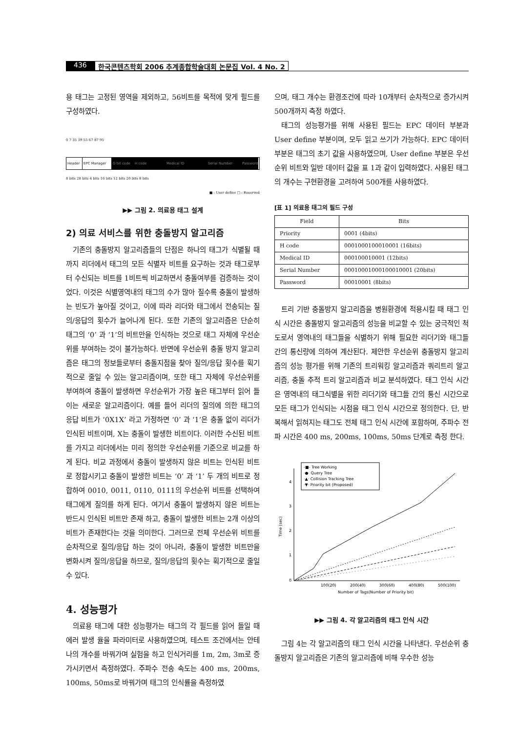436 한국콘텐츠학회 2006 추계종합학술대회 논문집 Vol. 4 No. 2
용 태그는 고정된 영역을 제외하고, 56비트를 목적에 맞게 필드를 구성하였다.
0 7 35 39 55 67 87 95
Header EPC Manager G bit code
H code Medical ID Serial Number Password
8 bits 28 bits 4 bits 16 bits 12 bits 20 bits 8 bits
■ : User define □ : Reserved
▶▶ 그림 2. 의료용 태그 설계
2) 의료 서비스를 위한 충돌방지 알고리즘
기존의 충돌방지 알고리즘들의 단점은 하나의 태그가 식별될 때 까지 리더에서 태그의 모든 식별자 비트를 요구하는 것과 태그로부터 수신되는 비트를 1비트씩 비교하면서 충돌여부를 검증하는 것이었다. 이것은 식별영역내의 태그의 수가 많아 질수록 충돌이 발생하는 빈도가 높아질 것이고, 이에 따라 리더와 태그에서 전송되는 질의/응답의 횟수가 늘어나게 된다. 또한 기존의 알고리즘은 단순히 태그의 ‘0’ 과 ‘1’의 비트만을 인식하는 것으로 태그 자체에 우선순위를 부여하는 것이 불가능하다. 반면에 우선순위 충돌 방지 알고리즘은 태그의 정보들로부터 충돌지점을 찾아 질의/응답 횟수를 획기적으로 줄일 수 있는 알고리즘이며, 또한 태그 자체에 우선순위를 부여하여 충돌이 발생하면 우선순위가 가장 높은 태그부터 읽어 들이는 새로운 알고리즘이다. 예를 들어 리더의 질의에 의한 태그의 응답 비트가 ‘0X1X’ 라고 가정하면 ‘0’ 과 ‘1’은 충돌 없이 리더가 인식된 비트이며, X는 충돌이 발생한 비트이다. 이러한 수신된 비트를 가지고 리더에서는 미리 정의한 우선순위를 기준으로 비교를 하게 된다. 비교 과정에서 충돌이 발생하지 않은 비트는 인식된 비트로 정합시키고 충돌이 발생한 비트는 ‘0’ 과 ‘1’ 두 개의 비트로 정합하여 0010, 0011, 0110, 0111의 우선순위 비트를 선택하여 태그에게 질의를 하게 된다. 여기서 충돌이 발생하지 않은 비트는 반드시 인식된 비트만 존재 하고, 충돌이 발생한 비트는 2개 이상의 비트가 존재한다는 것을 의미한다. 그러므로 전체 우선순위 비트를 순차적으로 질의/응답 하는 것이 아니라, 충돌이 발생한 비트만을 변화시켜 질의/응답을 하므로, 질의/응답의 횟수는 획기적으로 줄일 수 있다.
4. 성능평가
의료용 태그에 대한 성능평가는 태그의 각 필드를 읽어 들일 때 에러 발생 율을 파라미터로 사용하였으며, 테스트 조건에서는 안테나의 개수를 바꿔가며 실험을 하고 인식거리를 1m, 2m, 3m로 증가시키면서 측정하였다. 주파수 전송 속도는 400 ms, 200ms, 100ms, 50ms로 바꿔가며 태그의 인식률을 측정하였
으며, 태그 개수는 환경조건에 따라 10개부터 순차적으로 증가시켜 500개까지 측정 하였다.
태그의 성능평가를 위해 사용된 필드는 EPC 데이터 부분과 User define 부분이며, 모두 읽고 쓰기가 가능하다. EPC 데이터 부분은 태그의 초기 값을 사용하였으며, User define 부분은 우선순위 비트와 일반 데이터 값을 표 1과 같이 입력하였다. 사용된 태그의 개수는 구현환경을 고려하여 500개를 사용하였다.
[표 1] 의료용 태그의 필드 구성
| Field | Bits |
| --- | --- |
| Priority | 0001 (4bits) |
| H code | 0001000100010001 (16bits) |
| Medical ID | 000100010001 (12bits) |
| Serial Number | 00010001000100010001 (20bits) |
| Password | 00010001 (8bits) |
트리 기반 충돌방지 알고리즘을 병원환경에 적용시킬 때 태그 인식 시간은 충돌방지 알고리즘의 성능을 비교할 수 있는 궁극적인 척도로서 영역내의 태그들을 식별하기 위해 필요한 리더기와 태그들 간의 통신량에 의하여 계산된다. 제안한 우선순위 충돌방지 알고리즘의 성능 평가를 위해 기존의 트리워킹 알고리즘과 쿼리트리 알고리즘, 충돌 추적 트리 알고리즘과 비교 분석하였다. 태그 인식 시간은 영역내의 태그식별을 위한 리더기와 태그들 간의 통신 시간으로 모든 태그가 인식되는 시점을 태그 인식 시간으로 정의한다. 단, 반복해서 읽혀지는 태그도 전체 태그 인식 시간에 포함하며, 주파수 전파 시간은 400 ms, 200ms, 100ms, 50ms 단계로 측정 한다.
0
1
2
3
4
Time (sec)
100(20)
200(40)
300(60)
400(80)
500(100)
Number of Tags(Number of Priority bit)
-■- Tree Working
·●· Query Tree
·▲· Collision Tracking Tree
·▼· Priority bit (Proposed)
▶▶ 그림 4. 각 알고리즘의 태그 인식 시간
그림 4는 각 알고리즘의 태그 인식 시간을 나타낸다. 우선순위 충돌방지 알고리즘은 기존의 알고리즘에 비해 우수한 성능